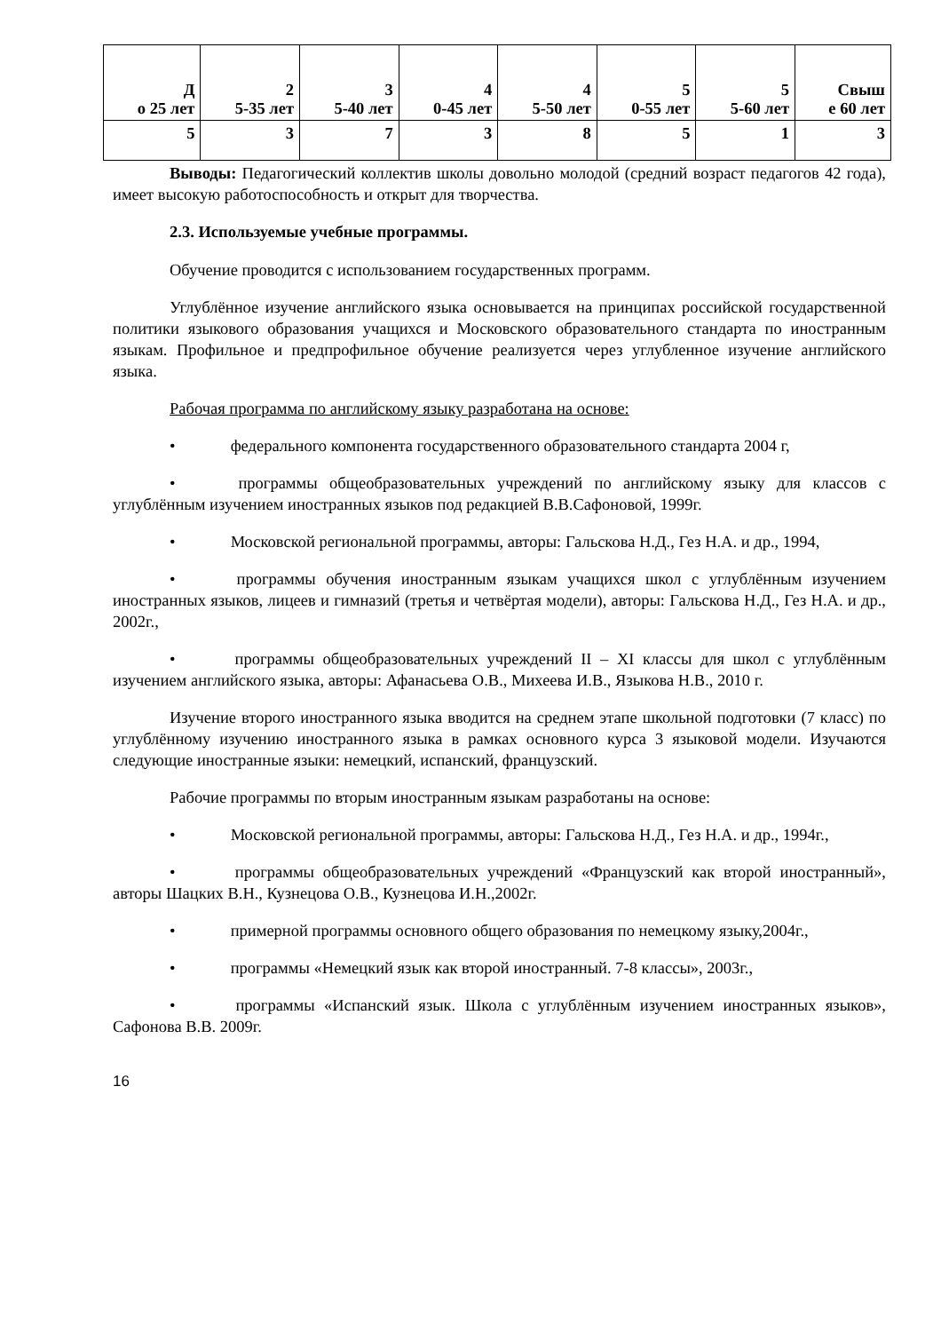| Д о 25 лет | 2 5-35 лет | 3 5-40 лет | 4 0-45 лет | 4 5-50 лет | 5 0-55 лет | 5 5-60 лет | Свыш е 60 лет |
| 5 | 3 | 7 | 3 | 8 | 5 | 1 | 3 |
Выводы: Педагогический коллектив школы довольно молодой (средний возраст педагогов 42 года), имеет высокую работоспособность и открыт для творчества.
2.3. Используемые учебные программы.
Обучение проводится с использованием государственных программ.
Углублённое изучение английского языка основывается на принципах российской государственной политики языкового образования учащихся и Московского образовательного стандарта по иностранным языкам. Профильное и предпрофильное обучение реализуется через углубленное изучение английского языка.
Рабочая программа по английскому языку разработана на основе:
• федерального компонента государственного образовательного стандарта 2004 г,
• программы общеобразовательных учреждений по английскому языку для классов с углублённым изучением иностранных языков под редакцией В.В.Сафоновой, 1999г.
• Московской региональной программы, авторы: Гальскова Н.Д., Гез Н.А. и др., 1994,
• программы обучения иностранным языкам учащихся школ с углублённым изучением иностранных языков, лицеев и гимназий (третья и четвёртая модели), авторы: Гальскова Н.Д., Гез Н.А. и др., 2002г.,
• программы общеобразовательных учреждений II – XI классы для школ с углублённым изучением английского языка, авторы: Афанасьева О.В., Михеева И.В., Языкова Н.В., 2010 г.
Изучение второго иностранного языка вводится на среднем этапе школьной подготовки (7 класс) по углублённому изучению иностранного языка в рамках основного курса 3 языковой модели. Изучаются следующие иностранные языки: немецкий, испанский, французский.
Рабочие программы по вторым иностранным языкам разработаны на основе:
• Московской региональной программы, авторы: Гальскова Н.Д., Гез Н.А. и др., 1994г.,
• программы общеобразовательных учреждений «Французский как второй иностранный», авторы Шацких В.Н., Кузнецова О.В., Кузнецова И.Н.,2002г.
• примерной программы основного общего образования по немецкому языку,2004г.,
• программы «Немецкий язык как второй иностранный. 7-8 классы», 2003г.,
• программы «Испанский язык. Школа с углублённым изучением иностранных языков», Сафонова В.В. 2009г.
16